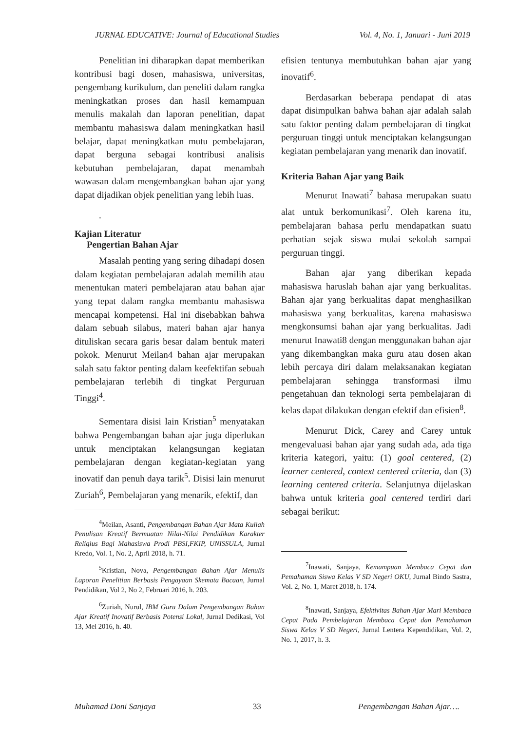JURNAL EDUCATIVE: Journal of Educational Studies Vol. 4, No. 1, Januari - Juni 2019
Penelitian ini diharapkan dapat memberikan kontribusi bagi dosen, mahasiswa, universitas, pengembang kurikulum, dan peneliti dalam rangka meningkatkan proses dan hasil kemampuan menulis makalah dan laporan penelitian, dapat membantu mahasiswa dalam meningkatkan hasil belajar, dapat meningkatkan mutu pembelajaran, dapat berguna sebagai kontribusi analisis kebutuhan pembelajaran, dapat menambah wawasan dalam mengembangkan bahan ajar yang dapat dijadikan objek penelitian yang lebih luas.
.
Kajian Literatur
Pengertian Bahan Ajar
Masalah penting yang sering dihadapi dosen dalam kegiatan pembelajaran adalah memilih atau menentukan materi pembelajaran atau bahan ajar yang tepat dalam rangka membantu mahasiswa mencapai kompetensi. Hal ini disebabkan bahwa dalam sebuah silabus, materi bahan ajar hanya dituliskan secara garis besar dalam bentuk materi pokok. Menurut Meilan4 bahan ajar merupakan salah satu faktor penting dalam keefektifan sebuah pembelajaran terlebih di tingkat Perguruan Tinggi<sup>4</sup>.
Sementara disisi lain Kristian<sup>5</sup> menyatakan bahwa Pengembangan bahan ajar juga diperlukan untuk menciptakan kelangsungan kegiatan pembelajaran dengan kegiatan-kegiatan yang inovatif dan penuh daya tarik<sup>5</sup>. Disisi lain menurut Zuriah<sup>6</sup>, Pembelajaran yang menarik, efektif, dan
<sup>4</sup> Meilan, Asanti, Pengembangan Bahan Ajar Mata Kuliah Penulisan Kreatif Bermuatan Nilai-Nilai Pendidikan Karakter Religius Bagi Mahasiswa Prodi PBSI,FKIP, UNISSULA, Jurnal Kredo, Vol. 1, No. 2, April 2018, h. 71.
<sup>5</sup> Kristian, Nova, Pengembangan Bahan Ajar Menulis Laporan Penelitian Berbasis Pengayaan Skemata Bacaan, Jurnal Pendidikan, Vol 2, No 2, Februari 2016, h. 203.
<sup>6</sup> Zuriah, Nurul, IBM Guru Dalam Pengembangan Bahan Ajar Kreatif Inovatif Berbasis Potensi Lokal, Jurnal Dedikasi, Vol 13, Mei 2016, h. 40.
efisien tentunya membutuhkan bahan ajar yang inovatif<sup>6</sup>.
Berdasarkan beberapa pendapat di atas dapat disimpulkan bahwa bahan ajar adalah salah satu faktor penting dalam pembelajaran di tingkat perguruan tinggi untuk menciptakan kelangsungan kegiatan pembelajaran yang menarik dan inovatif.
Kriteria Bahan Ajar yang Baik
Menurut Inawati<sup>7</sup> bahasa merupakan suatu alat untuk berkomunikasi<sup>7</sup>. Oleh karena itu, pembelajaran bahasa perlu mendapatkan suatu perhatian sejak siswa mulai sekolah sampai perguruan tinggi.
Bahan ajar yang diberikan kepada mahasiswa haruslah bahan ajar yang berkualitas. Bahan ajar yang berkualitas dapat menghasilkan mahasiswa yang berkualitas, karena mahasiswa mengkonsumsi bahan ajar yang berkualitas. Jadi menurut Inawati8 dengan menggunakan bahan ajar yang dikembangkan maka guru atau dosen akan lebih percaya diri dalam melaksanakan kegiatan pembelajaran sehingga transformasi ilmu pengetahuan dan teknologi serta pembelajaran di kelas dapat dilakukan dengan efektif dan efisien<sup>8</sup>.
Menurut Dick, Carey and Carey untuk mengevaluasi bahan ajar yang sudah ada, ada tiga kriteria kategori, yaitu: (1) goal centered, (2) learner centered, context centered criteria, dan (3) learning centered criteria. Selanjutnya dijelaskan bahwa untuk kriteria goal centered terdiri dari sebagai berikut:
<sup>7</sup> Inawati, Sanjaya, Kemampuan Membaca Cepat dan Pemahaman Siswa Kelas V SD Negeri OKU, Jurnal Bindo Sastra, Vol. 2, No. 1, Maret 2018, h. 174.
<sup>8</sup> Inawati, Sanjaya, Efektivitas Bahan Ajar Mari Membaca Cepat Pada Pembelajaran Membaca Cepat dan Pemahaman Siswa Kelas V SD Negeri, Jurnal Lentera Kependidikan, Vol. 2, No. 1, 2017, h. 3.
Muhamad Doni Sanjaya 33 Pengembangan Bahan Ajar….